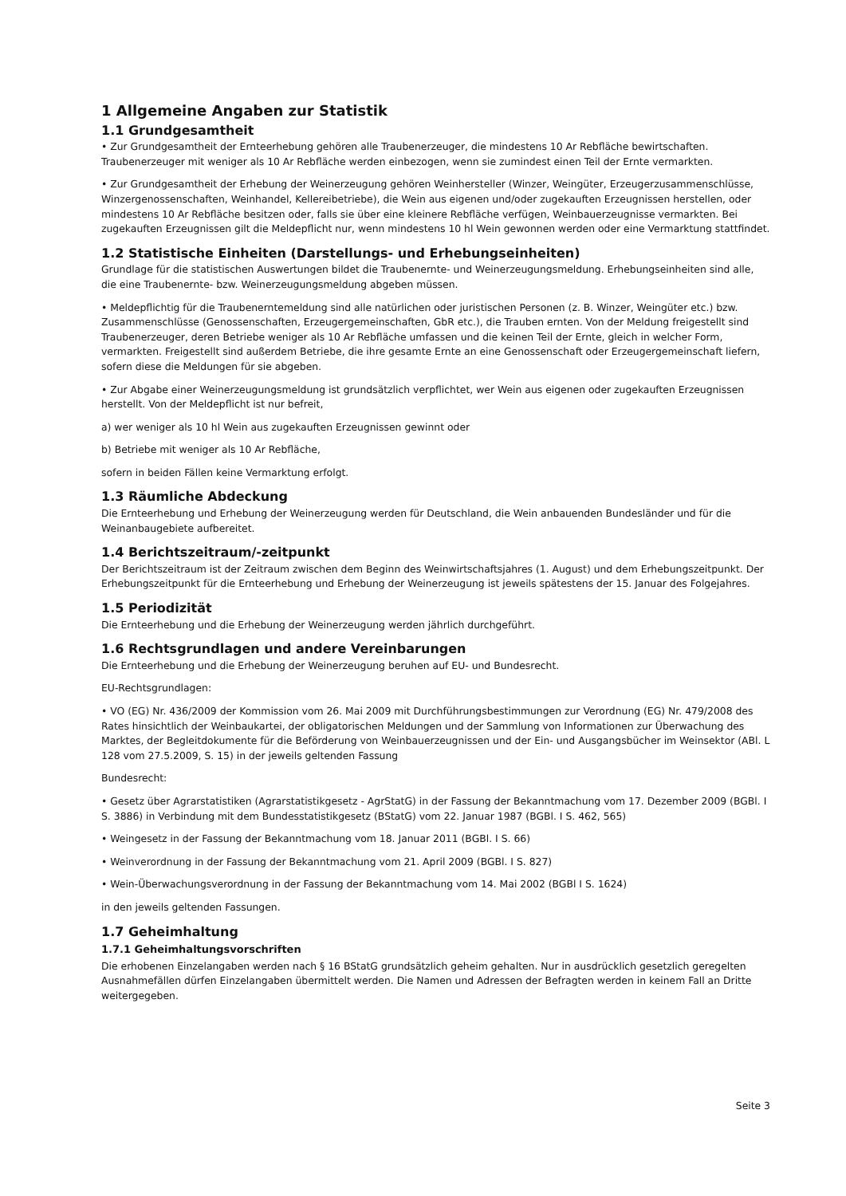1 Allgemeine Angaben zur Statistik
1.1 Grundgesamtheit
• Zur Grundgesamtheit der Ernteerhebung gehören alle Traubenerzeuger, die mindestens 10 Ar Rebfläche bewirtschaften. Traubenerzeuger mit weniger als 10 Ar Rebfläche werden einbezogen, wenn sie zumindest einen Teil der Ernte vermarkten.
• Zur Grundgesamtheit der Erhebung der Weinerzeugung gehören Weinhersteller (Winzer, Weingüter, Erzeugerzusammenschlüsse, Winzergenossenschaften, Weinhandel, Kellereibetriebe), die Wein aus eigenen und/oder zugekauften Erzeugnissen herstellen, oder mindestens 10 Ar Rebfläche besitzen oder, falls sie über eine kleinere Rebfläche verfügen, Weinbauerzeugnisse vermarkten. Bei zugekauften Erzeugnissen gilt die Meldepflicht nur, wenn mindestens 10 hl Wein gewonnen werden oder eine Vermarktung stattfindet.
1.2 Statistische Einheiten (Darstellungs- und Erhebungseinheiten)
Grundlage für die statistischen Auswertungen bildet die Traubenernte- und Weinerzeugungsmeldung. Erhebungseinheiten sind alle, die eine Traubenernte- bzw. Weinerzeugungsmeldung abgeben müssen.
• Meldepflichtig für die Traubenerntemeldung sind alle natürlichen oder juristischen Personen (z. B. Winzer, Weingüter etc.) bzw. Zusammenschlüsse (Genossenschaften, Erzeugergemeinschaften, GbR etc.), die Trauben ernten. Von der Meldung freigestellt sind Traubenerzeuger, deren Betriebe weniger als 10 Ar Rebfläche umfassen und die keinen Teil der Ernte, gleich in welcher Form, vermarkten. Freigestellt sind außerdem Betriebe, die ihre gesamte Ernte an eine Genossenschaft oder Erzeugergemeinschaft liefern, sofern diese die Meldungen für sie abgeben.
• Zur Abgabe einer Weinerzeugungsmeldung ist grundsätzlich verpflichtet, wer Wein aus eigenen oder zugekauften Erzeugnissen herstellt. Von der Meldepflicht ist nur befreit,
a) wer weniger als 10 hl Wein aus zugekauften Erzeugnissen gewinnt oder
b) Betriebe mit weniger als 10 Ar Rebfläche,
sofern in beiden Fällen keine Vermarktung erfolgt.
1.3 Räumliche Abdeckung
Die Ernteerhebung und Erhebung der Weinerzeugung werden für Deutschland, die Wein anbauenden Bundesländer und für die Weinanbaugebiete aufbereitet.
1.4 Berichtszeitraum/-zeitpunkt
Der Berichtszeitraum ist der Zeitraum zwischen dem Beginn des Weinwirtschaftsjahres (1. August) und dem Erhebungszeitpunkt. Der Erhebungszeitpunkt für die Ernteerhebung und Erhebung der Weinerzeugung ist jeweils spätestens der 15. Januar des Folgejahres.
1.5 Periodizität
Die Ernteerhebung und die Erhebung der Weinerzeugung werden jährlich durchgeführt.
1.6 Rechtsgrundlagen und andere Vereinbarungen
Die Ernteerhebung und die Erhebung der Weinerzeugung beruhen auf EU- und Bundesrecht.
EU-Rechtsgrundlagen:
• VO (EG) Nr. 436/2009 der Kommission vom 26. Mai 2009 mit Durchführungsbestimmungen zur Verordnung (EG) Nr. 479/2008 des Rates hinsichtlich der Weinbaukartei, der obligatorischen Meldungen und der Sammlung von Informationen zur Überwachung des Marktes, der Begleitdokumente für die Beförderung von Weinbauerzeugnissen und der Ein- und Ausgangsbücher im Weinsektor (ABl. L 128 vom 27.5.2009, S. 15) in der jeweils geltenden Fassung
Bundesrecht:
• Gesetz über Agrarstatistiken (Agrarstatistikgesetz - AgrStatG) in der Fassung der Bekanntmachung vom 17. Dezember 2009 (BGBl. I S. 3886) in Verbindung mit dem Bundesstatistikgesetz (BStatG) vom 22. Januar 1987 (BGBl. I S. 462, 565)
• Weingesetz in der Fassung der Bekanntmachung vom 18. Januar 2011 (BGBl. I S. 66)
• Weinverordnung in der Fassung der Bekanntmachung vom 21. April 2009 (BGBl. I S. 827)
• Wein-Überwachungsverordnung in der Fassung der Bekanntmachung vom 14. Mai 2002 (BGBl I S. 1624)
in den jeweils geltenden Fassungen.
1.7 Geheimhaltung
1.7.1 Geheimhaltungsvorschriften
Die erhobenen Einzelangaben werden nach § 16 BStatG grundsätzlich geheim gehalten. Nur in ausdrücklich gesetzlich geregelten Ausnahmefällen dürfen Einzelangaben übermittelt werden. Die Namen und Adressen der Befragten werden in keinem Fall an Dritte weitergegeben.
Seite 3